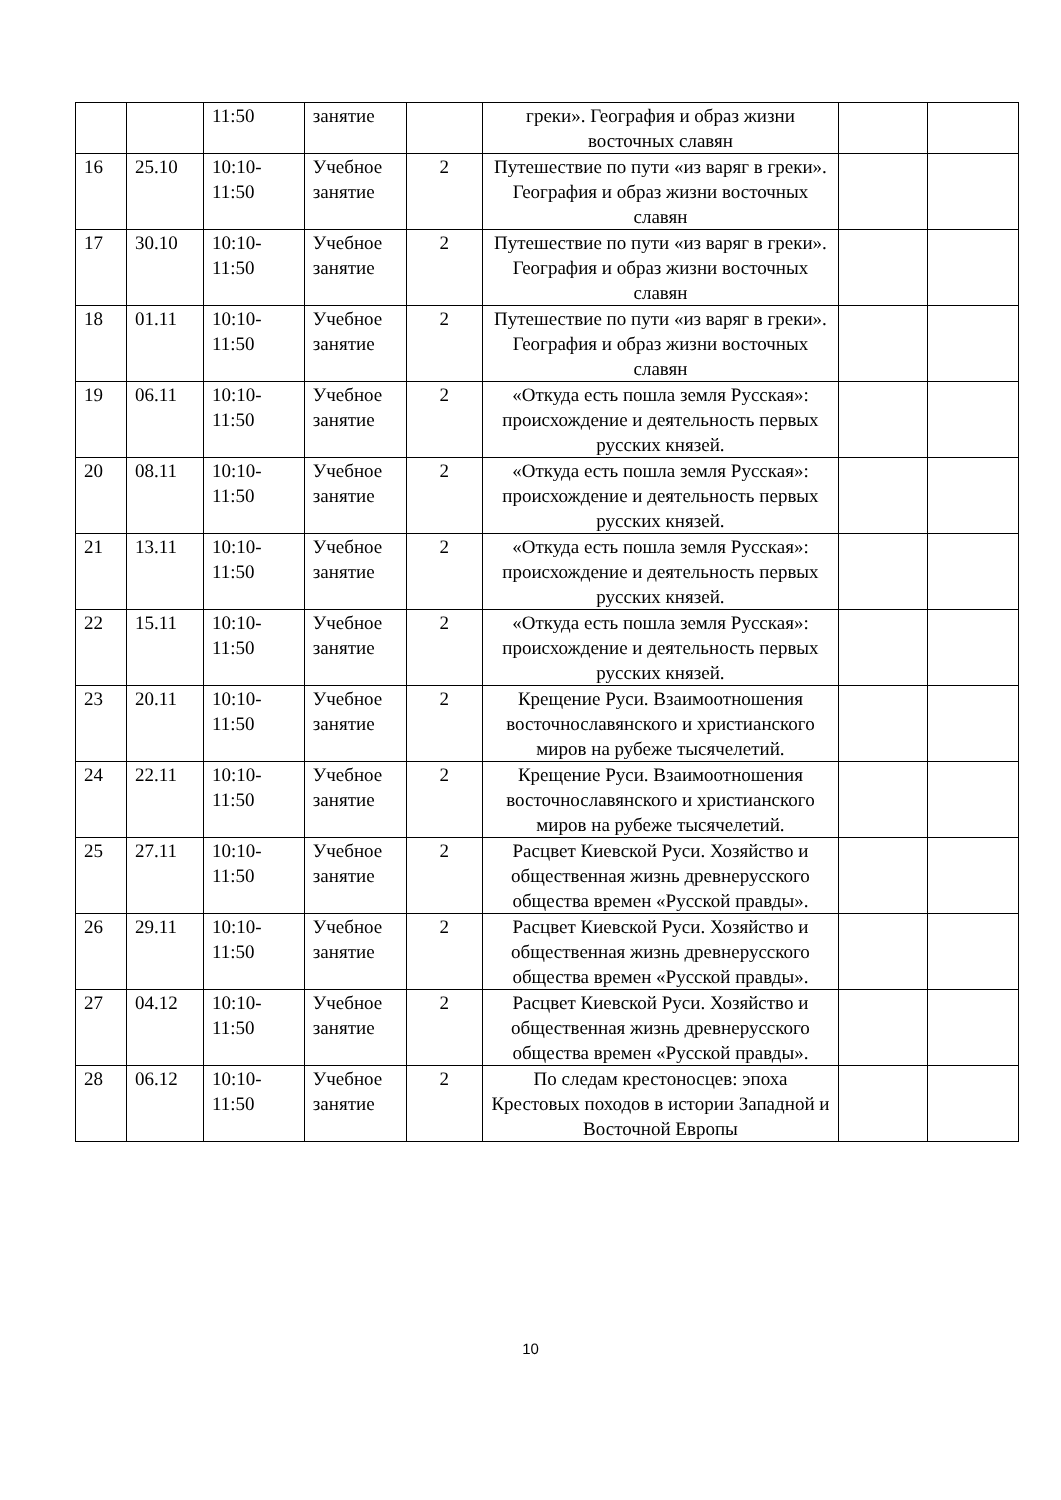| | | 11:50 | занятие | | греки». География и образ жизни восточных славян | | |
| 16 | 25.10 | 10:10- 11:50 | Учебное занятие | 2 | Путешествие по пути «из варяг в греки». География и образ жизни восточных славян | | |
| 17 | 30.10 | 10:10- 11:50 | Учебное занятие | 2 | Путешествие по пути «из варяг в греки». География и образ жизни восточных славян | | |
| 18 | 01.11 | 10:10- 11:50 | Учебное занятие | 2 | Путешествие по пути «из варяг в греки». География и образ жизни восточных славян | | |
| 19 | 06.11 | 10:10- 11:50 | Учебное занятие | 2 | «Откуда есть пошла земля Русская»: происхождение и деятельность первых русских князей. | | |
| 20 | 08.11 | 10:10- 11:50 | Учебное занятие | 2 | «Откуда есть пошла земля Русская»: происхождение и деятельность первых русских князей. | | |
| 21 | 13.11 | 10:10- 11:50 | Учебное занятие | 2 | «Откуда есть пошла земля Русская»: происхождение и деятельность первых русских князей. | | |
| 22 | 15.11 | 10:10- 11:50 | Учебное занятие | 2 | «Откуда есть пошла земля Русская»: происхождение и деятельность первых русских князей. | | |
| 23 | 20.11 | 10:10- 11:50 | Учебное занятие | 2 | Крещение Руси. Взаимоотношения восточнославянского и христианского миров на рубеже тысячелетий. | | |
| 24 | 22.11 | 10:10- 11:50 | Учебное занятие | 2 | Крещение Руси. Взаимоотношения восточнославянского и христианского миров на рубеже тысячелетий. | | |
| 25 | 27.11 | 10:10- 11:50 | Учебное занятие | 2 | Расцвет Киевской Руси. Хозяйство и общественная жизнь древнерусского общества времен «Русской правды». | | |
| 26 | 29.11 | 10:10- 11:50 | Учебное занятие | 2 | Расцвет Киевской Руси. Хозяйство и общественная жизнь древнерусского общества времен «Русской правды». | | |
| 27 | 04.12 | 10:10- 11:50 | Учебное занятие | 2 | Расцвет Киевской Руси. Хозяйство и общественная жизнь древнерусского общества времен «Русской правды». | | |
| 28 | 06.12 | 10:10- 11:50 | Учебное занятие | 2 | По следам крестоносцев: эпоха Крестовых походов в истории Западной и Восточной Европы | | |
10